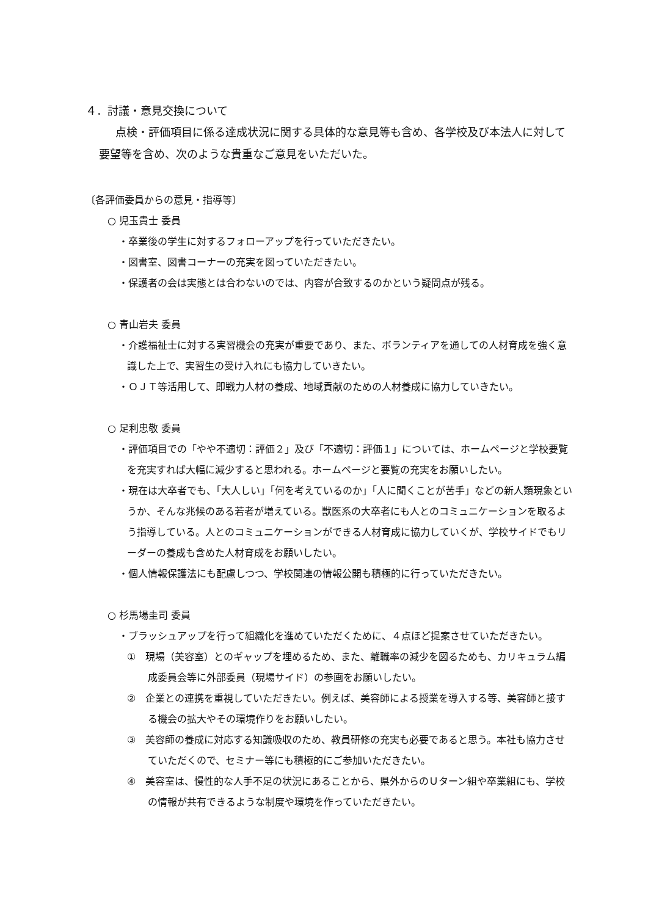４．討議・意見交換について
点検・評価項目に係る達成状況に関する具体的な意見等も含め、各学校及び本法人に対して要望等を含め、次のような貴重なご意見をいただいた。
〔各評価委員からの意見・指導等〕
○ 児玉貴士 委員
・卒業後の学生に対するフォローアップを行っていただきたい。
・図書室、図書コーナーの充実を図っていただきたい。
・保護者の会は実態とは合わないのでは、内容が合致するのかという疑問点が残る。
○ 青山岩夫 委員
・介護福祉士に対する実習機会の充実が重要であり、また、ボランティアを通しての人材育成を強く意識した上で、実習生の受け入れにも協力していきたい。
・ＯＪＴ等活用して、即戦力人材の養成、地域貢献のための人材養成に協力していきたい。
○ 足利忠敬 委員
・評価項目での「やや不適切：評価２」及び「不適切：評価１」については、ホームページと学校要覧を充実すれば大幅に減少すると思われる。ホームページと要覧の充実をお願いしたい。
・現在は大卒者でも、「大人しい」「何を考えているのか」「人に聞くことが苦手」などの新人類現象というか、そんな兆候のある若者が増えている。獣医系の大卒者にも人とのコミュニケーションを取るよう指導している。人とのコミュニケーションができる人材育成に協力していくが、学校サイドでもリーダーの養成も含めた人材育成をお願いしたい。
・個人情報保護法にも配慮しつつ、学校関連の情報公開も積極的に行っていただきたい。
○ 杉馬場圭司 委員
・ブラッシュアップを行って組織化を進めていただくために、４点ほど提案させていただきたい。
①　現場（美容室）とのギャップを埋めるため、また、離職率の減少を図るためも、カリキュラム編成委員会等に外部委員（現場サイド）の参画をお願いしたい。
②　企業との連携を重視していただきたい。例えば、美容師による授業を導入する等、美容師と接する機会の拡大やその環境作りをお願いしたい。
③　美容師の養成に対応する知識吸収のため、教員研修の充実も必要であると思う。本社も協力させていただくので、セミナー等にも積極的にご参加いただきたい。
④　美容室は、慢性的な人手不足の状況にあることから、県外からのＵターン組や卒業組にも、学校の情報が共有できるような制度や環境を作っていただきたい。